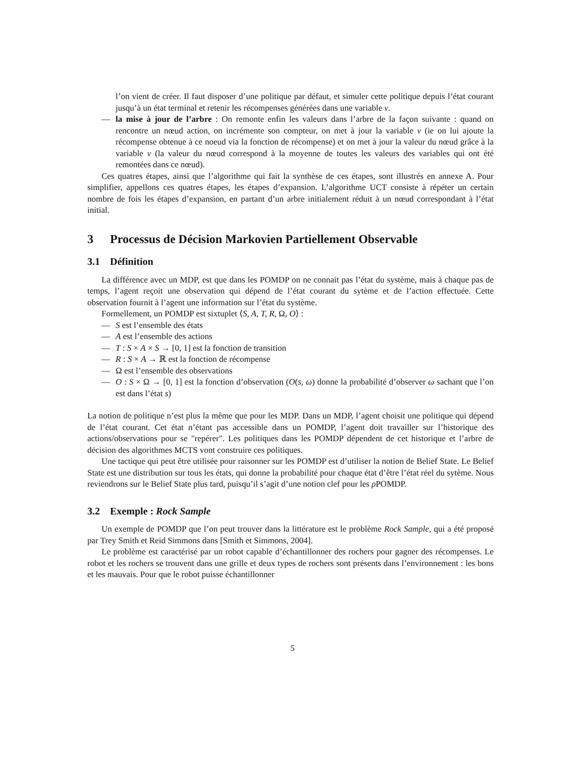l’on vient de créer. Il faut disposer d’une politique par défaut, et simuler cette politique depuis l’état courant jusqu’à un état terminal et retenir les récompenses générées dans une variable v.
— la mise à jour de l’arbre : On remonte enfin les valeurs dans l’arbre de la façon suivante : quand on rencontre un nœud action, on incrémente son compteur, on met à jour la variable v (ie on lui ajoute la récompense obtenue à ce noeud via la fonction de récompense) et on met à jour la valeur du nœud grâce à la variable v (la valeur du nœud correspond à la moyenne de toutes les valeurs des variables qui ont été remontées dans ce nœud).
Ces quatres étapes, ainsi que l’algorithme qui fait la synthèse de ces étapes, sont illustrés en annexe A. Pour simplifier, appellons ces quatres étapes, les étapes d’expansion. L’algorithme UCT consiste à répéter un certain nombre de fois les étapes d’expansion, en partant d’un arbre initialement réduit à un nœud correspondant à l’état initial.
3 Processus de Décision Markovien Partiellement Observable
3.1 Définition
La différence avec un MDP, est que dans les POMDP on ne connait pas l’état du système, mais à chaque pas de temps, l’agent reçoit une observation qui dépend de l’état courant du sytème et de l’action effectuée. Cette observation fournit à l’agent une information sur l’état du système.
Formellement, un POMDP est sixtuplet ⟨S, A, T, R, Ω, O⟩ :
— S est l’ensemble des états
— A est l’ensemble des actions
— T : S × A × S → [0, 1] est la fonction de transition
— R : S × A → ℝ est la fonction de récompense
— Ω est l’ensemble des observations
— O : S × Ω → [0, 1] est la fonction d’observation (O(s, ω) donne la probabilité d’observer ω sachant que l’on est dans l’état s)
La notion de politique n’est plus la même que pour les MDP. Dans un MDP, l’agent choisit une politique qui dépend de l’état courant. Cet état n’étant pas accessible dans un POMDP, l’agent doit travailler sur l’historique des actions/observations pour se "repérer". Les politiques dans les POMDP dépendent de cet historique et l’arbre de décision des algorithmes MCTS vont construire ces politiques.
Une tactique qui peut être utilisée pour raisonner sur les POMDP est d’utiliser la notion de Belief State. Le Belief State est une distribution sur tous les états, qui donne la probabilité pour chaque état d’être l’état réel du sytème. Nous reviendrons sur le Belief State plus tard, puisqu’il s’agit d’une notion clef pour les ρ POMDP.
3.2 Exemple : Rock Sample
Un exemple de POMDP que l’on peut trouver dans la littérature est le problème Rock Sample, qui a été proposé par Trey Smith et Reid Simmons dans [Smith et Simmons, 2004].
Le problème est caractérisé par un robot capable d’échantillonner des rochers pour gagner des récompenses. Le robot et les rochers se trouvent dans une grille et deux types de rochers sont présents dans l’environnement : les bons et les mauvais. Pour que le robot puisse échantillonner
5